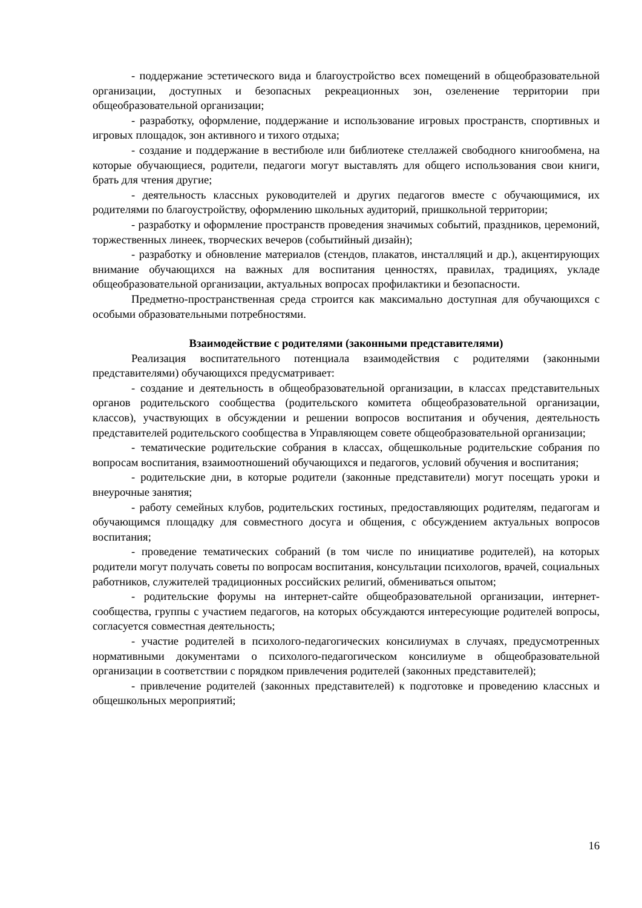- поддержание эстетического вида и благоустройство всех помещений в общеобразовательной организации, доступных и безопасных рекреационных зон, озеленение территории при общеобразовательной организации;
- разработку, оформление, поддержание и использование игровых пространств, спортивных и игровых площадок, зон активного и тихого отдыха;
- создание и поддержание в вестибюле или библиотеке стеллажей свободного книгообмена, на которые обучающиеся, родители, педагоги могут выставлять для общего использования свои книги, брать для чтения другие;
- деятельность классных руководителей и других педагогов вместе с обучающимися, их родителями по благоустройству, оформлению школьных аудиторий, пришкольной территории;
- разработку и оформление пространств проведения значимых событий, праздников, церемоний, торжественных линеек, творческих вечеров (событийный дизайн);
- разработку и обновление материалов (стендов, плакатов, инсталляций и др.), акцентирующих внимание обучающихся на важных для воспитания ценностях, правилах, традициях, укладе общеобразовательной организации, актуальных вопросах профилактики и безопасности.
Предметно-пространственная среда строится как максимально доступная для обучающихся с особыми образовательными потребностями.
Взаимодействие с родителями (законными представителями)
Реализация воспитательного потенциала взаимодействия с родителями (законными представителями) обучающихся предусматривает:
- создание и деятельность в общеобразовательной организации, в классах представительных органов родительского сообщества (родительского комитета общеобразовательной организации, классов), участвующих в обсуждении и решении вопросов воспитания и обучения, деятельность представителей родительского сообщества в Управляющем совете общеобразовательной организации;
- тематические родительские собрания в классах, общешкольные родительские собрания по вопросам воспитания, взаимоотношений обучающихся и педагогов, условий обучения и воспитания;
- родительские дни, в которые родители (законные представители) могут посещать уроки и внеурочные занятия;
- работу семейных клубов, родительских гостиных, предоставляющих родителям, педагогам и обучающимся площадку для совместного досуга и общения, с обсуждением актуальных вопросов воспитания;
- проведение тематических собраний (в том числе по инициативе родителей), на которых родители могут получать советы по вопросам воспитания, консультации психологов, врачей, социальных работников, служителей традиционных российских религий, обмениваться опытом;
- родительские форумы на интернет-сайте общеобразовательной организации, интернет-сообщества, группы с участием педагогов, на которых обсуждаются интересующие родителей вопросы, согласуется совместная деятельность;
- участие родителей в психолого-педагогических консилиумах в случаях, предусмотренных нормативными документами о психолого-педагогическом консилиуме в общеобразовательной организации в соответствии с порядком привлечения родителей (законных представителей);
- привлечение родителей (законных представителей) к подготовке и проведению классных и общешкольных мероприятий;
16